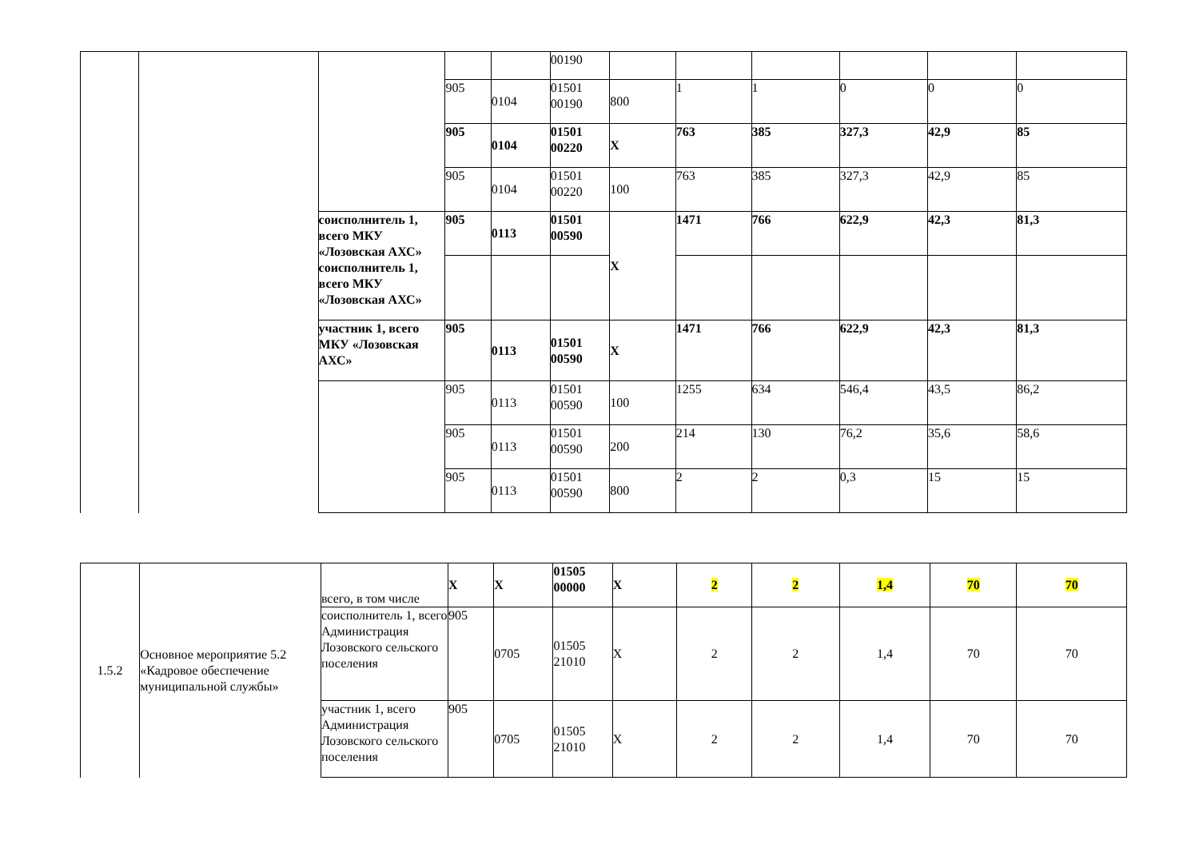| | | | | | 00190 | | | | | | |
| | | | 905 | 0104 | 01501 00190 | 800 | 1 | 1 | 0 | 0 | 0 |
| | | | 905 | 0104 | 01501 00220 | X | 763 | 385 | 327,3 | 42,9 | 85 |
| | | | 905 | 0104 | 01501 00220 | 100 | 763 | 385 | 327,3 | 42,9 | 85 |
| | | соисполнитель 1, всего МКУ «Лозовская АХС» соисполнитель 1, всего МКУ «Лозовская АХС» | 905 | 0113 | 01501 00590 | X | 1471 | 766 | 622,9 | 42,3 | 81,3 |
| | | участник 1, всего МКУ «Лозовская АХС» | 905 | 0113 | 01501 00590 | X | 1471 | 766 | 622,9 | 42,3 | 81,3 |
| | | | 905 | 0113 | 01501 00590 | 100 | 1255 | 634 | 546,4 | 43,5 | 86,2 |
| | | | 905 | 0113 | 01501 00590 | 200 | 214 | 130 | 76,2 | 35,6 | 58,6 |
| | | | 905 | 0113 | 01501 00590 | 800 | 2 | 2 | 0,3 | 15 | 15 |
| 1.5.2 | Основное мероприятие 5.2 «Кадровое обеспечение муниципальной службы» | всего, в том числе | X | X | 01505 00000 | X | 2 | 2 | 1,4 | 70 | 70 |
| | | соисполнитель 1, всего Администрация Лозовского сельского поселения | 905 | 0705 | 01505 21010 | X | 2 | 2 | 1,4 | 70 | 70 |
| | | участник 1, всего Администрация Лозовского сельского поселения | 905 | 0705 | 01505 21010 | X | 2 | 2 | 1,4 | 70 | 70 |